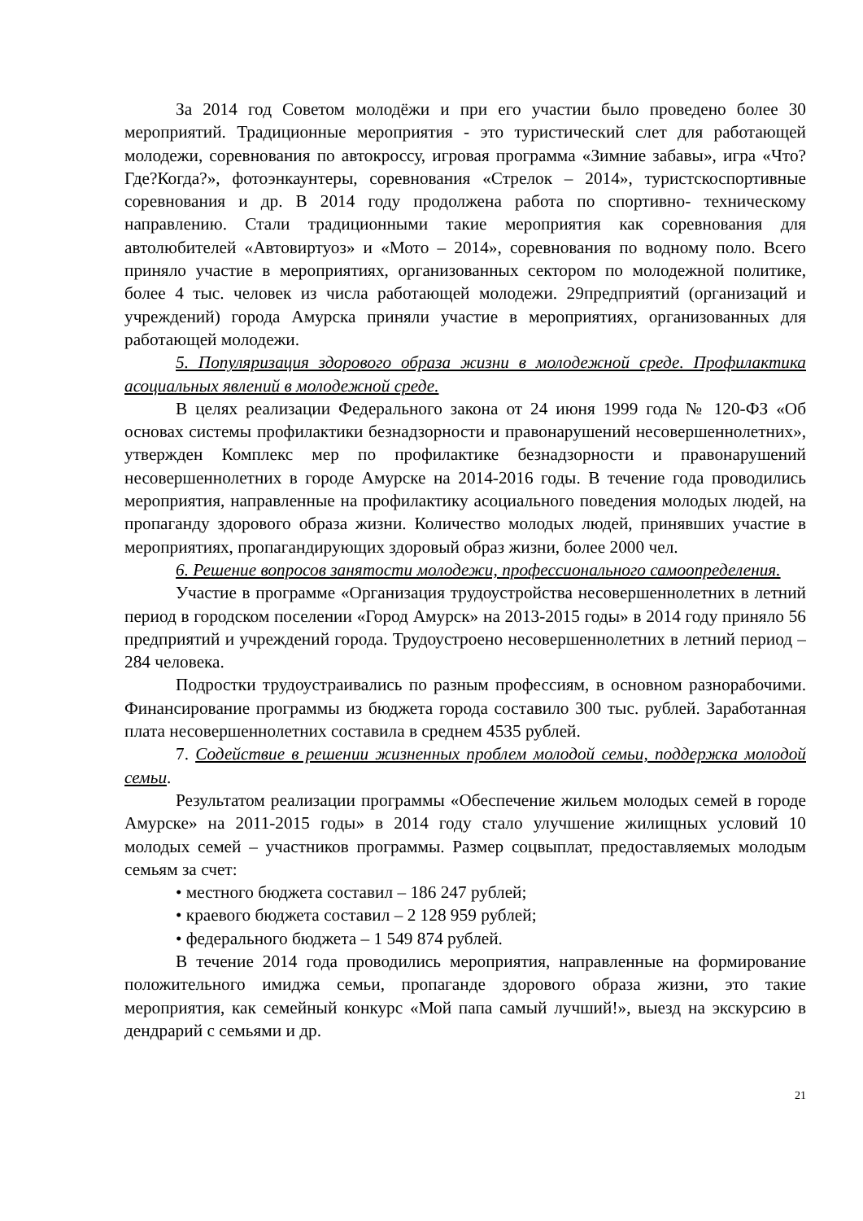За 2014 год Советом молодёжи и при его участии было проведено более 30 мероприятий. Традиционные мероприятия - это туристический слет для работающей молодежи, соревнования по автокроссу, игровая программа «Зимние забавы», игра «Что? Где?Когда?», фотоэнкаунтеры, соревнования «Стрелок – 2014», туристскоспортивные соревнования и др. В 2014 году продолжена работа по спортивно- техническому направлению. Стали традиционными такие мероприятия как соревнования для автолюбителей «Автовиртуоз» и «Мото – 2014», соревнования по водному поло. Всего приняло участие в мероприятиях, организованных сектором по молодежной политике, более 4 тыс. человек из числа работающей молодежи. 29предприятий (организаций и учреждений) города Амурска приняли участие в мероприятиях, организованных для работающей молодежи.
5. Популяризация здорового образа жизни в молодежной среде. Профилактика асоциальных явлений в молодежной среде.
В целях реализации Федерального закона от 24 июня 1999 года № 120-ФЗ «Об основах системы профилактики безнадзорности и правонарушений несовершеннолетних», утвержден Комплекс мер по профилактике безнадзорности и правонарушений несовершеннолетних в городе Амурске на 2014-2016 годы. В течение года проводились мероприятия, направленные на профилактику асоциального поведения молодых людей, на пропаганду здорового образа жизни. Количество молодых людей, принявших участие в мероприятиях, пропагандирующих здоровый образ жизни, более 2000 чел.
6. Решение вопросов занятости молодежи, профессионального самоопределения.
Участие в программе «Организация трудоустройства несовершеннолетних в летний период в городском поселении «Город Амурск» на 2013-2015 годы» в 2014 году приняло 56 предприятий и учреждений города. Трудоустроено несовершеннолетних в летний период – 284 человека.
Подростки трудоустраивались по разным профессиям, в основном разнорабочими. Финансирование программы из бюджета города составило 300 тыс. рублей. Заработанная плата несовершеннолетних составила в среднем 4535 рублей.
7. Содействие в решении жизненных проблем молодой семьи, поддержка молодой семьи.
Результатом реализации программы «Обеспечение жильем молодых семей в городе Амурске» на 2011-2015 годы» в 2014 году стало улучшение жилищных условий 10 молодых семей – участников программы. Размер соцвыплат, предоставляемых молодым семьям за счет:
• местного бюджета составил – 186 247 рублей;
• краевого бюджета составил – 2 128 959 рублей;
• федерального бюджета – 1 549 874 рублей.
В течение 2014 года проводились мероприятия, направленные на формирование положительного имиджа семьи, пропаганде здорового образа жизни, это такие мероприятия, как семейный конкурс «Мой папа самый лучший!», выезд на экскурсию в дендрарий с семьями и др.
21